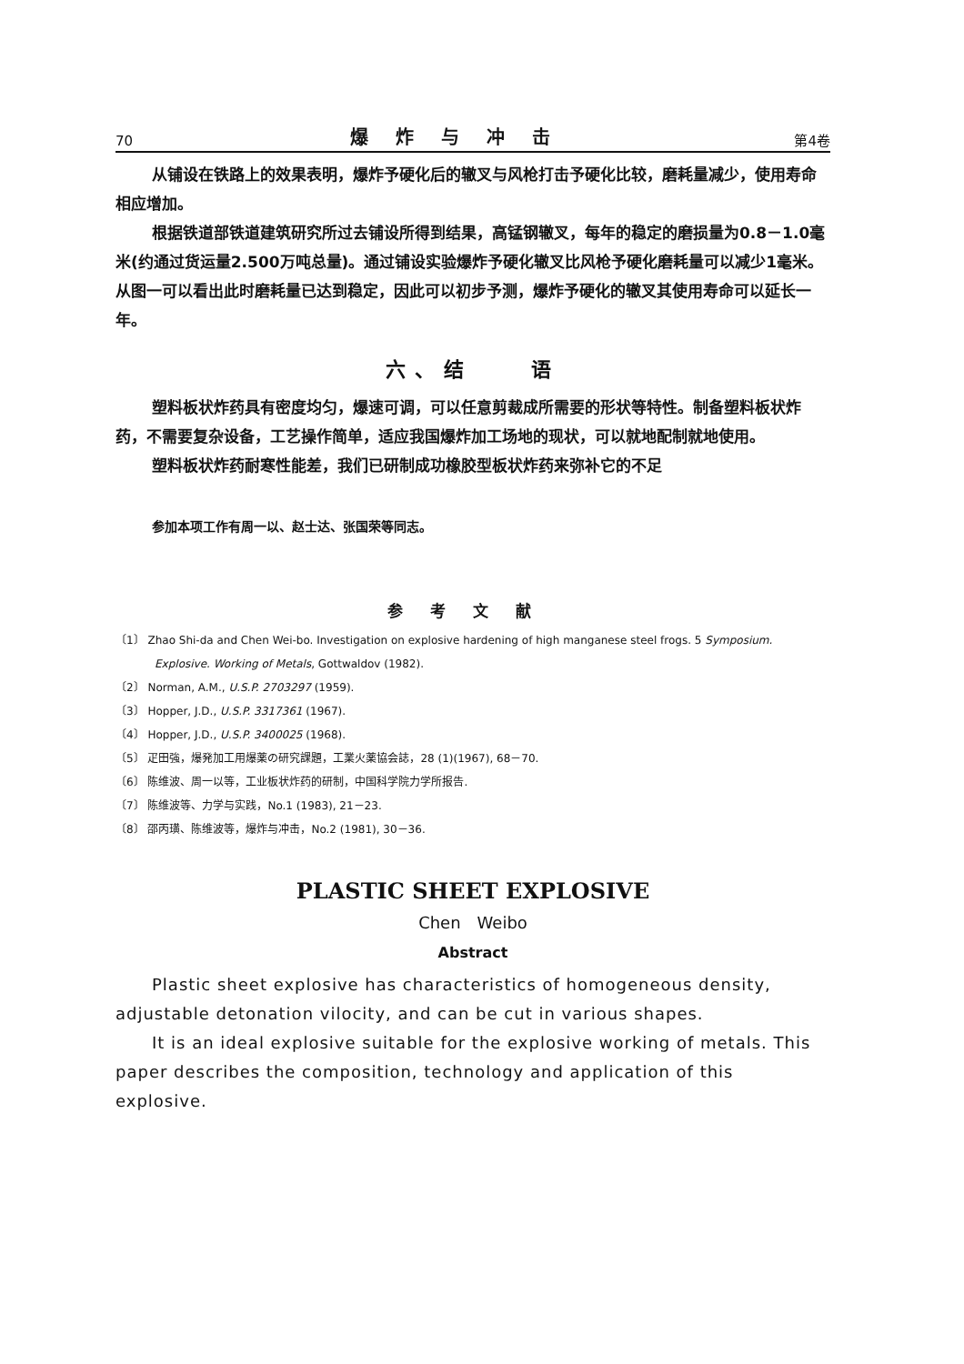70 爆炸与冲击 第4卷
从铺设在铁路上的效果表明，爆炸予硬化后的辙叉与风枪打击予硬化比较，磨耗量减少，使用寿命相应增加。
根据铁道部铁道建筑研究所过去铺设所得到结果，高锰钢辙叉，每年的稳定的磨损量为0.8－1.0毫米(约通过货运量2.500万吨总量)。通过铺设实验爆炸予硬化辙叉比风枪予硬化磨耗量可以减少1毫米。从图一可以看出此时磨耗量已达到稳定，因此可以初步予测，爆炸予硬化的辙叉其使用寿命可以延长一年。
六、结　　语
塑料板状炸药具有密度均匀，爆速可调，可以任意剪裁成所需要的形状等特性。制备塑料板状炸药，不需要复杂设备，工艺操作简单，适应我国爆炸加工场地的现状，可以就地配制就地使用。
塑料板状炸药耐寒性能差，我们已研制成功橡胶型板状炸药来弥补它的不足
参加本项工作有周一以、赵士达、张国荣等同志。
参考文献
〔1〕 Zhao Shi-da and Chen Wei-bo. Investigation on explosive hardening of high manganese steel frogs. 5 Symposium. Explosive. Working of Metals, Gottwaldov (1982).
〔2〕 Norman, A.M., U.S.P. 2703297 (1959).
〔3〕 Hopper, J.D., U.S.P. 3317361 (1967).
〔4〕 Hopper, J.D., U.S.P. 3400025 (1968).
〔5〕 疋田強，爆発加工用爆薬の研究課題，工業火薬協会誌，28 (1)(1967), 68－70.
〔6〕 陈维波、周一以等，工业板状炸药的研制，中国科学院力学所报告.
〔7〕 陈维波等、力学与实践，No.1 (1983), 21－23.
〔8〕 邵丙璜、陈维波等，爆炸与冲击，No.2 (1981), 30－36.
PLASTIC SHEET EXPLOSIVE
Chen　Weibo
Abstract
Plastic sheet explosive has characteristics of homogeneous density, adjustable detonation vilocity, and can be cut in various shapes.
It is an ideal explosive suitable for the explosive working of metals. This paper describes the composition, technology and application of this explosive.